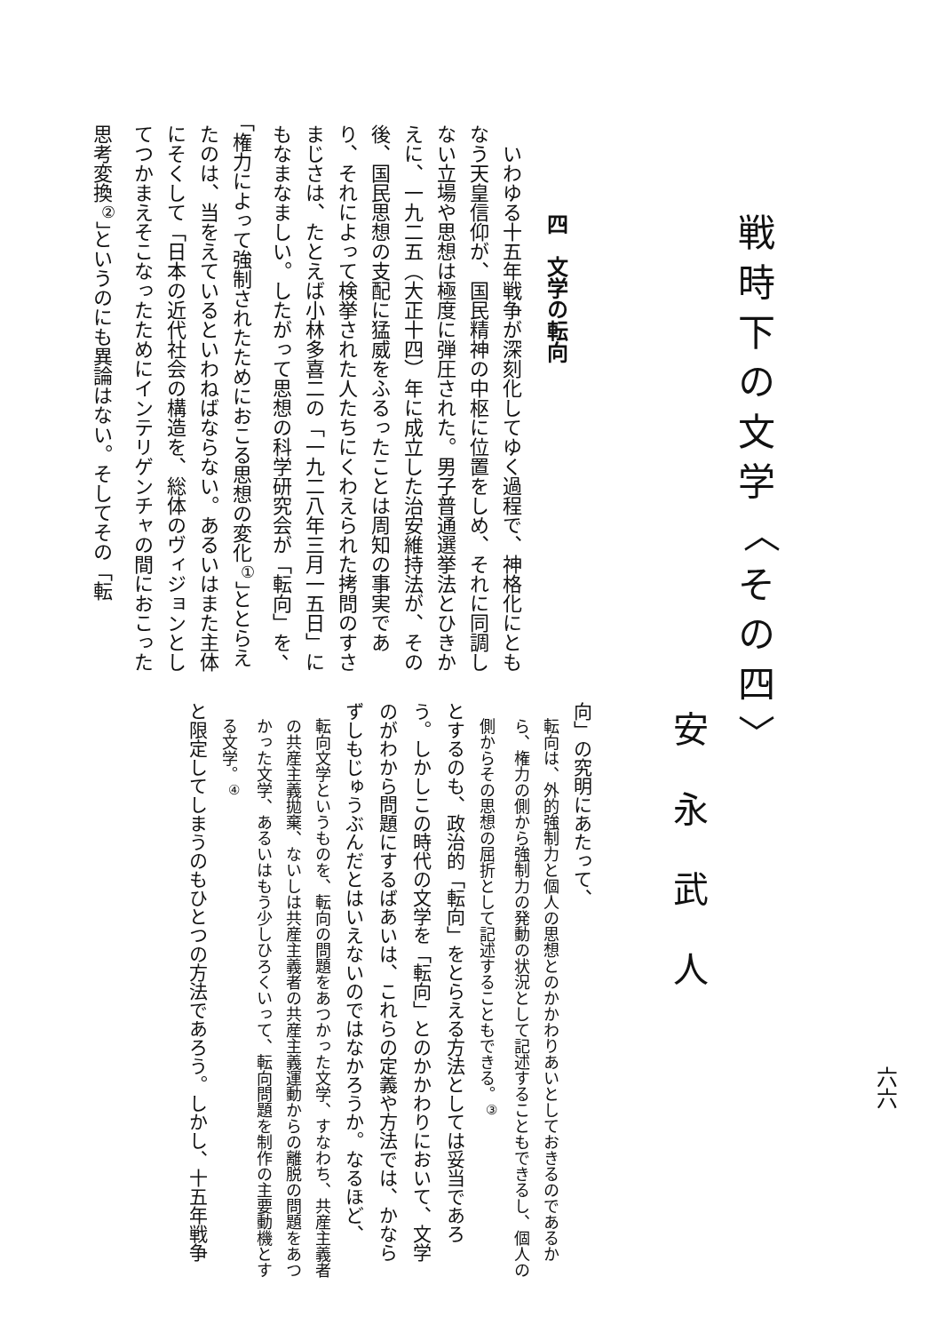六六
戦時下の文学 〈その四〉
安永武人
四　文学の転向
いわゆる十五年戦争が深刻化してゆく過程で、神格化にともなう天皇信仰が、国民精神の中枢に位置をしめ、それに同調しない立場や思想は極度に弾圧された。男子普通選挙法とひきかえに、一九二五（大正十四）年に成立した治安維持法が、その後、国民思想の支配に猛威をふるったことは周知の事実であり、それによって検挙された人たちにくわえられた拷問のすさまじさは、たとえば小林多喜二の「一九二八年三月一五日」にもなまなましい。したがって思想の科学研究会が「転向」を、「権力によって強制されたためにおこる思想の変化<sup>①</sup>」ととらえたのは、当をえているといわねばならない。あるいはまた主体にそくして「日本の近代社会の構造を、総体のヴィジョンとしてつかまえそこなったためにインテリゲンチャの間におこった思考変換<sup>②</sup>」というのにも異論はない。そしてその「転
向」の究明にあたって、
転向は、外的強制力と個人の思想とのかかわりあいとしておきるのであるから、権力の側から強制力の発動の状況として記述することもできるし、個人の側からその思想の屈折として記述することもできる。<sup>③</sup>
とするのも、政治的「転向」をとらえる方法としては妥当であろう。しかしこの時代の文学を「転向」とのかかわりにおいて、文学のがわから問題にするばあいは、これらの定義や方法では、かならずしもじゅうぶんだとはいえないのではなかろうか。なるほど、
転向文学というものを、転向の問題をあつかった文学、すなわち、共産主義者の共産主義拋棄、ないしは共産主義者の共産主義運動からの離脱の問題をあつかった文学、あるいはもう少しひろくいって、転向問題を制作の主要動機とする文学。<sup>④</sup>
と限定してしまうのもひとつの方法であろう。しかし、十五年戦争